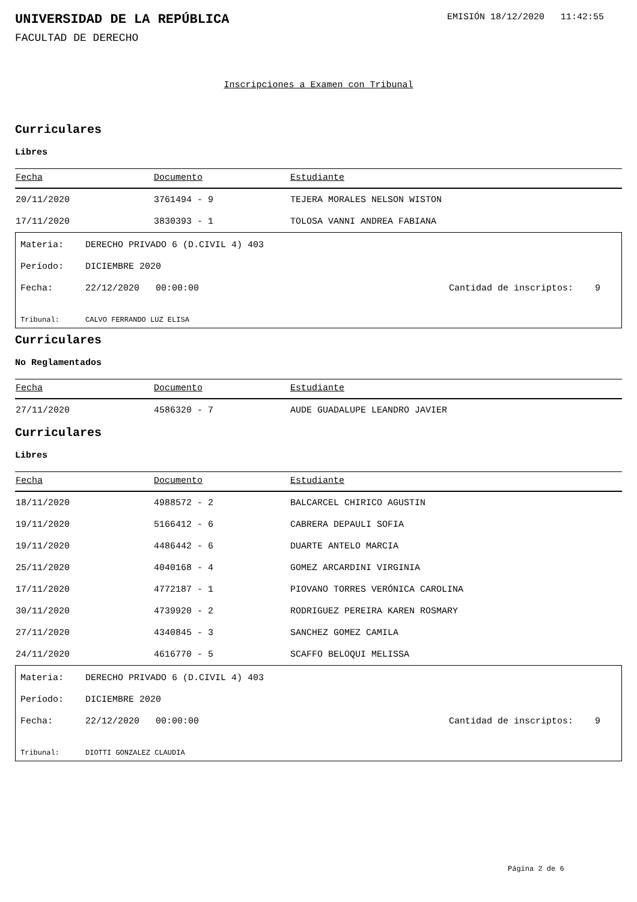UNIVERSIDAD DE LA REPÚBLICA
EMISIÓN 18/12/2020 11:42:55
FACULTAD DE DERECHO
Inscripciones a Examen con Tribunal
Curriculares
Libres
| Fecha | Documento | Estudiante |
| --- | --- | --- |
| 20/11/2020 | 3761494 - 9 | TEJERA MORALES NELSON WISTON |
| 17/11/2020 | 3830393 - 1 | TOLOSA VANNI ANDREA FABIANA |
Materia: DERECHO PRIVADO 6 (D.CIVIL 4) 403
Período: DICIEMBRE 2020
Fecha: 22/12/2020 00:00:00 Cantidad de inscriptos: 9
Tribunal: CALVO FERRANDO LUZ ELISA
Curriculares
No Reglamentados
| Fecha | Documento | Estudiante |
| --- | --- | --- |
| 27/11/2020 | 4586320 - 7 | AUDE GUADALUPE LEANDRO JAVIER |
Curriculares
Libres
| Fecha | Documento | Estudiante |
| --- | --- | --- |
| 18/11/2020 | 4988572 - 2 | BALCARCEL CHIRICO AGUSTIN |
| 19/11/2020 | 5166412 - 6 | CABRERA DEPAULI SOFIA |
| 19/11/2020 | 4486442 - 6 | DUARTE ANTELO MARCIA |
| 25/11/2020 | 4040168 - 4 | GOMEZ ARCARDINI VIRGINIA |
| 17/11/2020 | 4772187 - 1 | PIOVANO TORRES VERÓNICA CAROLINA |
| 30/11/2020 | 4739920 - 2 | RODRIGUEZ PEREIRA KAREN ROSMARY |
| 27/11/2020 | 4340845 - 3 | SANCHEZ GOMEZ CAMILA |
| 24/11/2020 | 4616770 - 5 | SCAFFO BELOQUI MELISSA |
Materia: DERECHO PRIVADO 6 (D.CIVIL 4) 403
Período: DICIEMBRE 2020
Fecha: 22/12/2020 00:00:00 Cantidad de inscriptos: 9
Tribunal: DIOTTI GONZALEZ CLAUDIA
Página 2 de 6